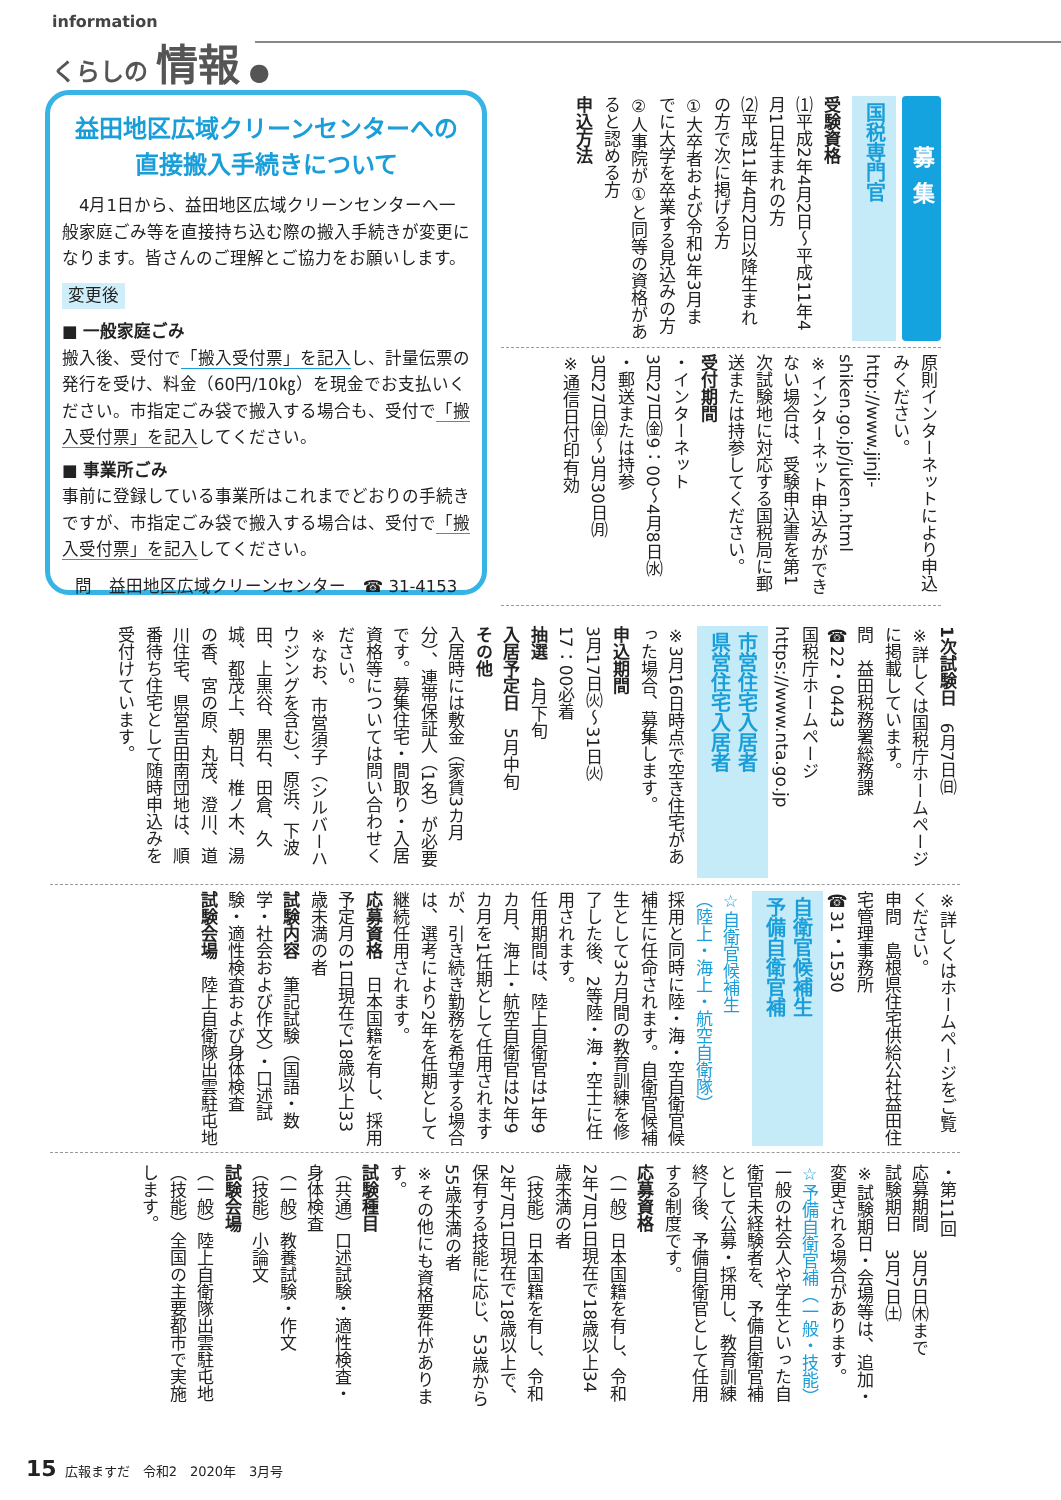information
くらしの 情報 ●
益田地区広域クリーンセンターへの
直接搬入手続きについて
　4月1日から、益田地区広域クリーンセンターへ一般家庭ごみ等を直接持ち込む際の搬入手続きが変更になります。皆さんのご理解とご協力をお願いします。
変更後
■ 一般家庭ごみ
搬入後、受付で「搬入受付票」を記入し、計量伝票の発行を受け、料金（60円/10㎏）を現金でお支払いください。市指定ごみ袋で搬入する場合も、受付で「搬入受付票」を記入してください。
■ 事業所ごみ
事前に登録している事業所はこれまでどおりの手続きですが、市指定ごみ袋で搬入する場合は、受付で「搬入受付票」を記入してください。
問　益田地区広域クリーンセンター　☎ 31-4153
募集
国税専門官
受験資格
⑴平成2年4月2日～平成11年4月1日生まれの方
⑵平成11年4月2日以降生まれの方で次に掲げる方
①大卒者および令和3年3月までに大学を卒業する見込みの方
②人事院が①と同等の資格があると認める方
申込方法
原則インターネットにより申込みください。
http://www.jinji-shiken.go.jp/juken.html
※インターネット申込みができない場合は、受験申込書を第1次試験地に対応する国税局に郵送または持参してください。
受付期間
・インターネット
3月27日㈮9：00～4月8日㈬
・郵送または持参
3月27日㈮～3月30日㈪
※通信日付印有効
1次試験日　6月7日㈰
※詳しくは国税庁ホームページに掲載しています。
問　益田税務署総務課
☎22・0443
国税庁ホームページ
https://www.nta.go.jp
市営住宅入居者
県営住宅入居者
※3月16日時点で空き住宅があった場合、募集します。
申込期間
3月17日㈫～31日㈫
17：00必着
抽選　4月下旬
入居予定日　5月中旬
その他
入居時には敷金（家賃3カ月分）、連帯保証人（1名）が必要です。募集住宅・間取り・入居資格等については問い合わせください。
※なお、市営須子（シルバーハウジングを含む）、原浜、下波田、上黒谷、黒石、田倉、久城、都茂上、朝日、椎ノ木、湯の香、宮の原、丸茂、澄川、道川住宅、県営吉田南団地は、順番待ち住宅として随時申込みを受付けています。
※詳しくはホームページをご覧ください。
申問　島根県住宅供給公社益田住宅管理事務所
☎31・1530
自衛官候補生
予備自衛官補
☆自衛官候補生
（陸上・海上・航空自衛隊）
採用と同時に陸・海・空自衛官候補生に任命されます。自衛官候補生として3カ月間の教育訓練を修了した後、2等陸・海・空士に任用されます。
任用期間は、陸上自衛官は1年9カ月、海上・航空自衛官は2年9カ月を1任期として任用されますが、引き続き勤務を希望する場合は、選考により2年を任期として継続任用されます。
応募資格　日本国籍を有し、採用予定月の1日現在で18歳以上33歳未満の者
試験内容　筆記試験（国語・数学・社会および作文）・口述試験・適性検査および身体検査
試験会場　陸上自衛隊出雲駐屯地
・第11回
応募期間　3月5日㈭まで
試験期日　3月7日㈯
※試験期日・会場等は、追加・変更される場合があります。
☆予備自衛官補（一般・技能）
一般の社会人や学生といった自衛官未経験者を、予備自衛官補として公募・採用し、教育訓練終了後、予備自衛官として任用する制度です。
応募資格
（一般）日本国籍を有し、令和2年7月1日現在で18歳以上34歳未満の者
（技能）日本国籍を有し、令和2年7月1日現在で18歳以上で、保有する技能に応じ、53歳から55歳未満の者
※その他にも資格要件があります。
試験種目
（共通）口述試験・適性検査・身体検査
（一般）教養試験・作文
（技能）小論文
試験会場
（一般）陸上自衛隊出雲駐屯地
（技能）全国の主要都市で実施します。
15 広報ますだ　令和2　2020年　3月号